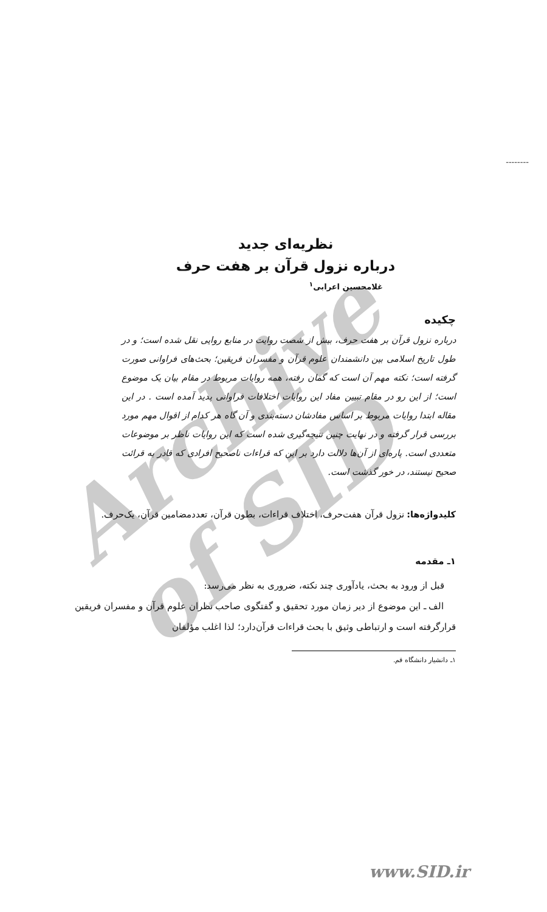Archive of SID
--------
نظریه‌ای جدید
درباره نزول قرآن بر هفت حرف
غلامحسین اعرابی<sup>۱</sup>
چکیده
درباره نزول قرآن بر هفت حرف، بیش از شصت روایت در منابع روایی نقل شده است؛ و در طول تاریخ اسلامی بین دانشمندان علوم قرآن و مفسران فریقین؛ بحث‌های فراوانی صورت گرفته است؛ نکته مهم آن است که گمان رفته، همه روایات مربوط در مقام بیان یک موضوع است؛ از این رو در مقام تبیین مفاد این روایات اختلافات فراوانی پدید آمده است . در این مقاله ابتدا روایات مربوط بر اساس مفادشان دسته‌بندی و آن گاه هر کدام از اقوال مهم مورد بررسی قرار گرفته و در نهایت چنین نتیجه‌گیری شده است که این روایات ناظر بر موضوعات متعددی است. پاره‌ای از آن‌ها دلالت دارد بر این که قراءات ناصحیح افرادی که قادر به قرائت صحیح نیستند، در خور گذشت است.
کلیدواژه‌ها: نزول قرآن هفت‌حرف، اختلاف قراءات، بطون قرآن، تعددمضامین قرآن، یک‌حرف.
۱ـ مقدمه
قبل از ورود به بحث، یادآوری چند نکته، ضروری به نظر می‌رسد:
الف ـ این موضوع از دیر زمان مورد تحقیق و گفتگوی صاحب نظران علوم قرآن و مفسران فریقین قرارگرفته است و ارتباطی وثیق با بحث قراءات قرآن‌دارد؛ لذا اغلب مؤلفان
۱ـ دانشیار دانشگاه قم.
www.SID.ir